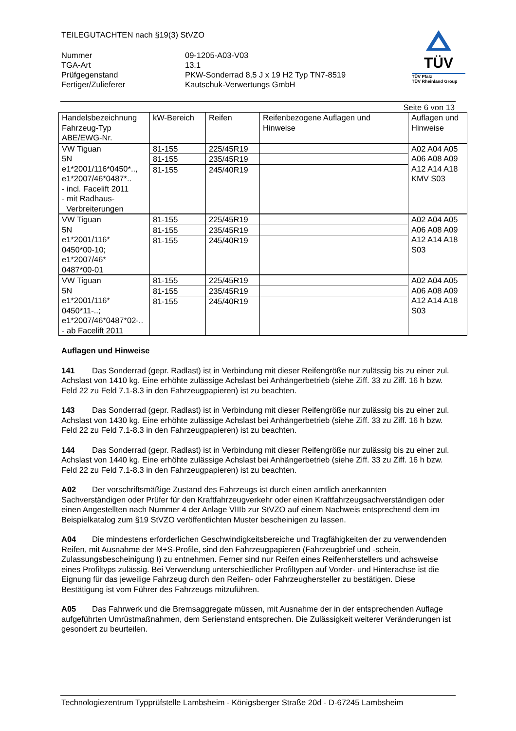TEILEGUTACHTEN nach §19(3) StVZO
| Nummer | 09-1205-A03-V03 |
| TGA-Art | 13.1 |
| Prüfgegenstand | PKW-Sonderrad 8,5 J x 19 H2 Typ TN7-8519 |
| Fertiger/Zulieferer | Kautschuk-Verwertungs GmbH |
TÜV
TÜV Pfalz
TÜV Rheinland Group
Seite 6 von 13
| Handelsbezeichnung Fahrzeug-Typ ABE/EWG-Nr. | kW-Bereich | Reifen | Reifenbezogene Auflagen und Hinweise | Auflagen und Hinweise |
| --- | --- | --- | --- | --- |
| VW Tiguan 5N e1*2001/116*0450*.., e1*2007/46*0487*.. - incl. Facelift 2011 - mit Radhaus- Verbreiterungen | 81-155 | 225/45R19 | | A02 A04 A05 A06 A08 A09 A12 A14 A18 KMV S03 |
| | 81-155 | 235/45R19 | | |
| | 81-155 | 245/40R19 | | |
| VW Tiguan 5N e1*2001/116* 0450*00-10; e1*2007/46* 0487*00-01 | 81-155 | 225/45R19 | | A02 A04 A05 A06 A08 A09 A12 A14 A18 S03 |
| | 81-155 | 235/45R19 | | |
| | 81-155 | 245/40R19 | | |
| VW Tiguan 5N e1*2001/116* 0450*11-..; e1*2007/46*0487*02-.. - ab Facelift 2011 | 81-155 | 225/45R19 | | A02 A04 A05 A06 A08 A09 A12 A14 A18 S03 |
| | 81-155 | 235/45R19 | | |
| | 81-155 | 245/40R19 | | |
Auflagen und Hinweise
141 Das Sonderrad (gepr. Radlast) ist in Verbindung mit dieser Reifengröße nur zulässig bis zu einer zul. Achslast von 1410 kg. Eine erhöhte zulässige Achslast bei Anhängerbetrieb (siehe Ziff. 33 zu Ziff. 16 h bzw. Feld 22 zu Feld 7.1-8.3 in den Fahrzeugpapieren) ist zu beachten.
143 Das Sonderrad (gepr. Radlast) ist in Verbindung mit dieser Reifengröße nur zulässig bis zu einer zul. Achslast von 1430 kg. Eine erhöhte zulässige Achslast bei Anhängerbetrieb (siehe Ziff. 33 zu Ziff. 16 h bzw. Feld 22 zu Feld 7.1-8.3 in den Fahrzeugpapieren) ist zu beachten.
144 Das Sonderrad (gepr. Radlast) ist in Verbindung mit dieser Reifengröße nur zulässig bis zu einer zul. Achslast von 1440 kg. Eine erhöhte zulässige Achslast bei Anhängerbetrieb (siehe Ziff. 33 zu Ziff. 16 h bzw. Feld 22 zu Feld 7.1-8.3 in den Fahrzeugpapieren) ist zu beachten.
A02 Der vorschriftsmäßige Zustand des Fahrzeugs ist durch einen amtlich anerkannten Sachverständigen oder Prüfer für den Kraftfahrzeugverkehr oder einen Kraftfahrzeugsachverständigen oder einen Angestellten nach Nummer 4 der Anlage VIIIb zur StVZO auf einem Nachweis entsprechend dem im Beispielkatalog zum §19 StVZO veröffentlichten Muster bescheinigen zu lassen.
A04 Die mindestens erforderlichen Geschwindigkeitsbereiche und Tragfähigkeiten der zu verwendenden Reifen, mit Ausnahme der M+S-Profile, sind den Fahrzeugpapieren (Fahrzeugbrief und -schein, Zulassungsbescheinigung I) zu entnehmen. Ferner sind nur Reifen eines Reifenherstellers und achsweise eines Profiltyps zulässig. Bei Verwendung unterschiedlicher Profiltypen auf Vorder- und Hinterachse ist die Eignung für das jeweilige Fahrzeug durch den Reifen- oder Fahrzeughersteller zu bestätigen. Diese Bestätigung ist vom Führer des Fahrzeugs mitzuführen.
A05 Das Fahrwerk und die Bremsaggregate müssen, mit Ausnahme der in der entsprechenden Auflage aufgeführten Umrüstmaßnahmen, dem Serienstand entsprechen. Die Zulässigkeit weiterer Veränderungen ist gesondert zu beurteilen.
Technologiezentrum Typprüfstelle Lambsheim - Königsberger Straße 20d - D-67245 Lambsheim